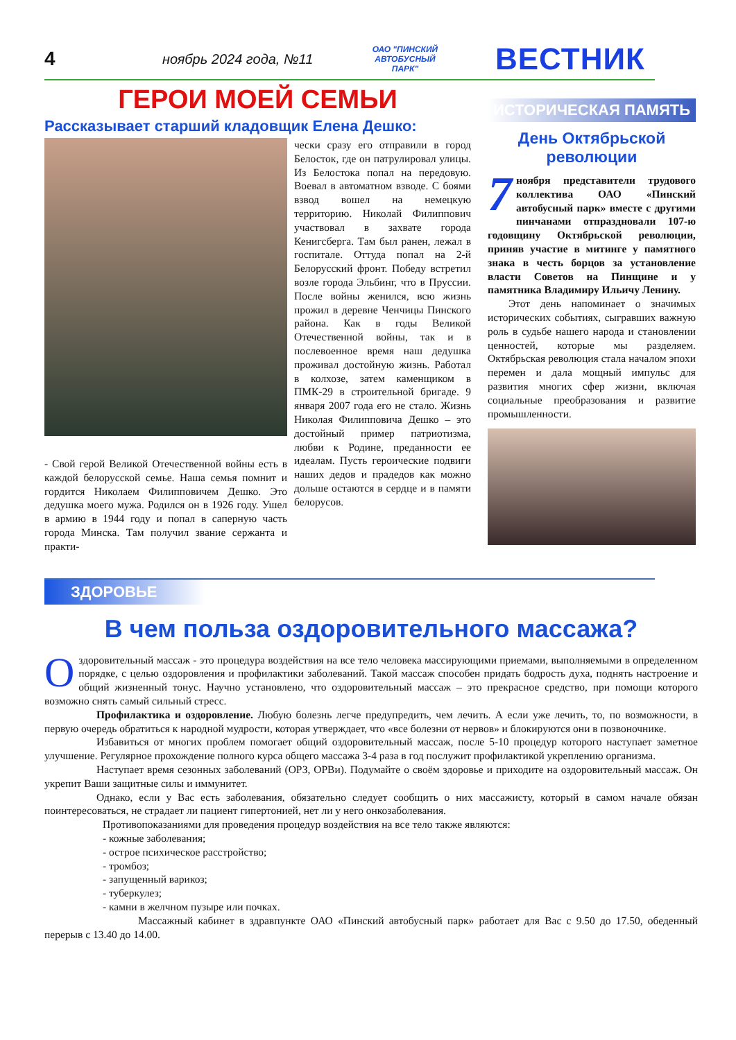4 ноябрь 2024 года, №11 ОАО "ПИНСКИЙ АВТОБУСНЫЙ ПАРК" ВЕСТНИК
ГЕРОИ МОЕЙ СЕМЬИ
Рассказывает старший кладовщик Елена Дешко:
- Свой герой Великой Отечественной войны есть в каждой белорусской семье. Наша семья помнит и гордится Николаем Филипповичем Дешко. Это дедушка моего мужа. Родился он в 1926 году. Ушел в армию в 1944 году и попал в саперную часть города Минска. Там получил звание сержанта и практи-
чески сразу его отправили в город Белосток, где он патрулировал улицы. Из Белостока попал на передовую. Воевал в автоматном взводе. С боями взвод вошел на немецкую территорию. Николай Филиппович участвовал в захвате города Кенигсберга. Там был ранен, лежал в госпитале. Оттуда попал на 2-й Белорусский фронт. Победу встретил возле города Эльбинг, что в Пруссии. После войны женился, всю жизнь прожил в деревне Ченчицы Пинского района. Как в годы Великой Отечественной войны, так и в послевоенное время наш дедушка проживал достойную жизнь. Работал в колхозе, затем каменщиком в ПМК-29 в строительной бригаде. 9 января 2007 года его не стало. Жизнь Николая Филипповича Дешко – это достойный пример патриотизма, любви к Родине, преданности ее идеалам. Пусть героические подвиги наших дедов и прадедов как можно дольше остаются в сердце и в памяти белорусов.
ИСТОРИЧЕСКАЯ ПАМЯТЬ
День Октябрьской революции
7 ноября представители трудового коллектива ОАО «Пинский автобусный парк» вместе с другими пинчанами отпраздновали 107-ю годовщину Октябрьской революции, приняв участие в митинге у памятного знака в честь борцов за установление власти Советов на Пинщине и у памятника Владимиру Ильичу Ленину.
Этот день напоминает о значимых исторических событиях, сыгравших важную роль в судьбе нашего народа и становлении ценностей, которые мы разделяем. Октябрьская революция стала началом эпохи перемен и дала мощный импульс для развития многих сфер жизни, включая социальные преобразования и развитие промышленности.
ЗДОРОВЬЕ
В чем польза оздоровительного массажа?
Оздоровительный массаж - это процедура воздействия на все тело человека массирующими приемами, выполняемыми в определенном порядке, с целью оздоровления и профилактики заболеваний. Такой массаж способен придать бодрость духа, поднять настроение и общий жизненный тонус. Научно установлено, что оздоровительный массаж – это прекрасное средство, при помощи которого возможно снять самый сильный стресс.
Профилактика и оздоровление. Любую болезнь легче предупредить, чем лечить. А если уже лечить, то, по возможности, в первую очередь обратиться к народной мудрости, которая утверждает, что «все болезни от нервов» и блокируются они в позвоночнике.
Избавиться от многих проблем помогает общий оздоровительный массаж, после 5-10 процедур которого наступает заметное улучшение. Регулярное прохождение полного курса общего массажа 3-4 раза в год послужит профилактикой укреплению организма.
Наступает время сезонных заболеваний (ОРЗ, ОРВи). Подумайте о своём здоровье и приходите на оздоровительный массаж. Он укрепит Ваши защитные силы и иммунитет.
Однако, если у Вас есть заболевания, обязательно следует сообщить о них массажисту, который в самом начале обязан поинтересоваться, не страдает ли пациент гипертонией, нет ли у него онкозаболевания.
Противопоказаниями для проведения процедур воздействия на все тело также являются:
- кожные заболевания;
- острое психическое расстройство;
- тромбоз;
- запущенный варикоз;
- туберкулез;
- камни в желчном пузыре или почках.
Массажный кабинет в здравпункте ОАО «Пинский автобусный парк» работает для Вас с 9.50 до 17.50, обеденный перерыв с 13.40 до 14.00.